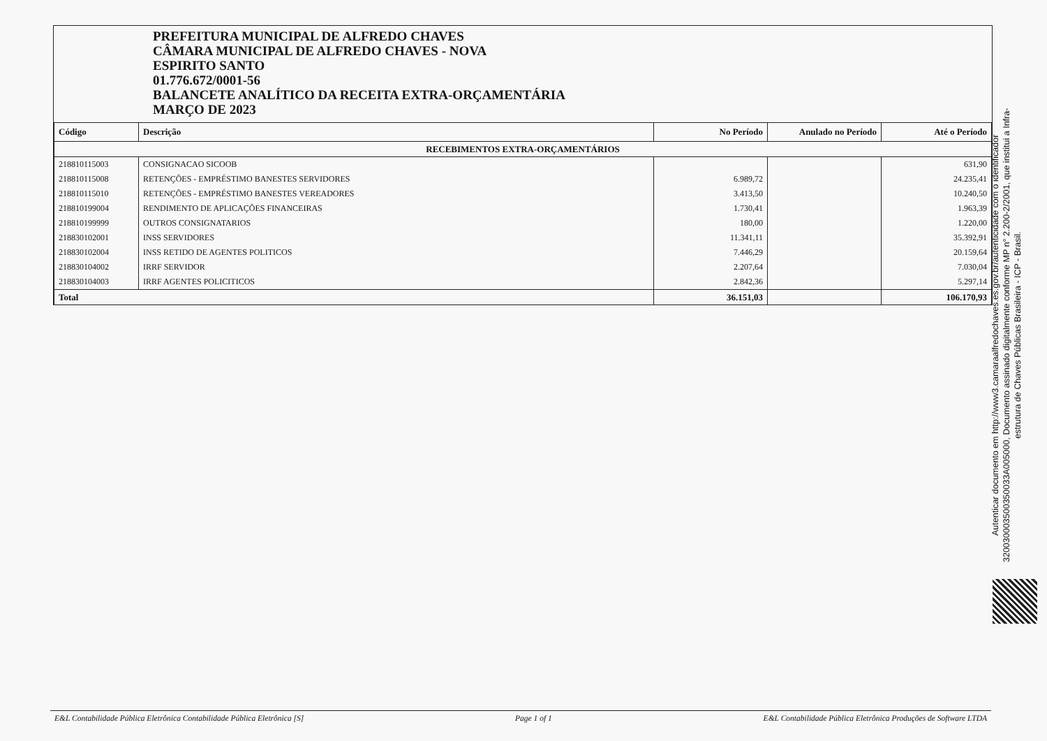PREFEITURA MUNICIPAL DE ALFREDO CHAVES
CÂMARA MUNICIPAL DE ALFREDO CHAVES - NOVA
ESPIRITO SANTO
01.776.672/0001-56
BALANCETE ANALÍTICO DA RECEITA EXTRA-ORÇAMENTÁRIA
MARÇO DE 2023
| Código | Descrição | No Período | Anulado no Período | Até o Período |
| --- | --- | --- | --- | --- |
| RECEBIMENTOS EXTRA-ORÇAMENTÁRIOS | | | | |
| 218810115003 | CONSIGNACAO SICOOB | | | 631,90 |
| 218810115008 | RETENÇÕES - EMPRÉSTIMO BANESTES SERVIDORES | 6.989,72 | | 24.235,41 |
| 218810115010 | RETENÇÕES - EMPRÉSTIMO BANESTES VEREADORES | 3.413,50 | | 10.240,50 |
| 218810199004 | RENDIMENTO DE APLICAÇÕES FINANCEIRAS | 1.730,41 | | 1.963,39 |
| 218810199999 | OUTROS CONSIGNATARIOS | 180,00 | | 1.220,00 |
| 218830102001 | INSS SERVIDORES | 11.341,11 | | 35.392,91 |
| 218830102004 | INSS RETIDO DE AGENTES POLITICOS | 7.446,29 | | 20.159,64 |
| 218830104002 | IRRF SERVIDOR | 2.207,64 | | 7.030,04 |
| 218830104003 | IRRF AGENTES POLICITICOS | 2.842,36 | | 5.297,14 |
| Total | | 36.151,03 | | 106.170,93 |
Autenticar documento em http://www3.camaraalfredochaves.es.gov.br/autenticidade com o identificador 320030003500350033A005000, Documento assinado digitalmente conforme MP n° 2.200-2/2001, que institui a Infra-estrutura de Chaves Públicas Brasileira - ICP - Brasil.
E&L Contabilidade Pública Eletrônica Contabilidade Pública Eletrônica [S] Page 1 of 1 E&L Contabilidade Pública Eletrônica Produções de Software LTDA